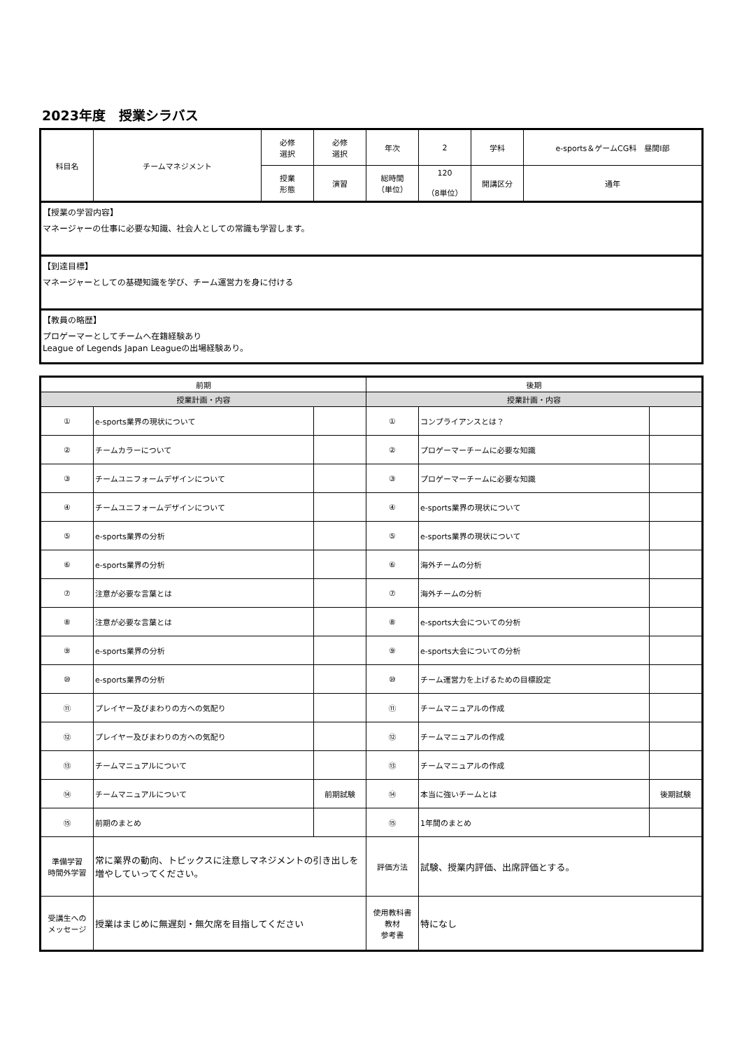2023年度　授業シラバス
| 科目名 | チームマネジメント | 必修 選択 | 必修 選択 | 年次 | 2 | 学科 | e-sports＆ゲームCG科 昼間Ⅰ部 |
| | | 授業 形態 | 演習 | 総時間 （単位） | 120 （8単位） | 開講区分 | 通年 |
【授業の学習内容】
マネージャーの仕事に必要な知識、社会人としての常識も学習します。
【到達目標】
マネージャーとしての基礎知識を学び、チーム運営力を身に付ける
【教員の略歴】
プロゲーマーとしてチームへ在籍経験あり
League of Legends Japan Leagueの出場経験あり。
| 前期 | | | 後期 | | |
| --- | --- | --- | --- | --- | --- |
| 授業計画・内容 | | | 授業計画・内容 | | |
| ① | e-sports業界の現状について | | ① | コンプライアンスとは？ | |
| ② | チームカラーについて | | ② | プロゲーマーチームに必要な知識 | |
| ③ | チームユニフォームデザインについて | | ③ | プロゲーマーチームに必要な知識 | |
| ④ | チームユニフォームデザインについて | | ④ | e-sports業界の現状について | |
| ⑤ | e-sports業界の分析 | | ⑤ | e-sports業界の現状について | |
| ⑥ | e-sports業界の分析 | | ⑥ | 海外チームの分析 | |
| ⑦ | 注意が必要な言葉とは | | ⑦ | 海外チームの分析 | |
| ⑧ | 注意が必要な言葉とは | | ⑧ | e-sports大会についての分析 | |
| ⑨ | e-sports業界の分析 | | ⑨ | e-sports大会についての分析 | |
| ⑩ | e-sports業界の分析 | | ⑩ | チーム運営力を上げるための目標設定 | |
| ⑪ | プレイヤー及びまわりの方への気配り | | ⑪ | チームマニュアルの作成 | |
| ⑫ | プレイヤー及びまわりの方への気配り | | ⑫ | チームマニュアルの作成 | |
| ⑬ | チームマニュアルについて | | ⑬ | チームマニュアルの作成 | |
| ⑭ | チームマニュアルについて | 前期試験 | ⑭ | 本当に強いチームとは | 後期試験 |
| ⑮ | 前期のまとめ | | ⑮ | 1年間のまとめ | |
| 準備学習 時間外学習 | 常に業界の動向、トピックスに注意しマネジメントの引き出しを増やしていってください。 | | 評価方法 | 試験、授業内評価、出席評価とする。 | |
| 受講生への メッセージ | 授業はまじめに無遅刻・無欠席を目指してください | | 使用教科書 教材 参考書 | 特になし | |